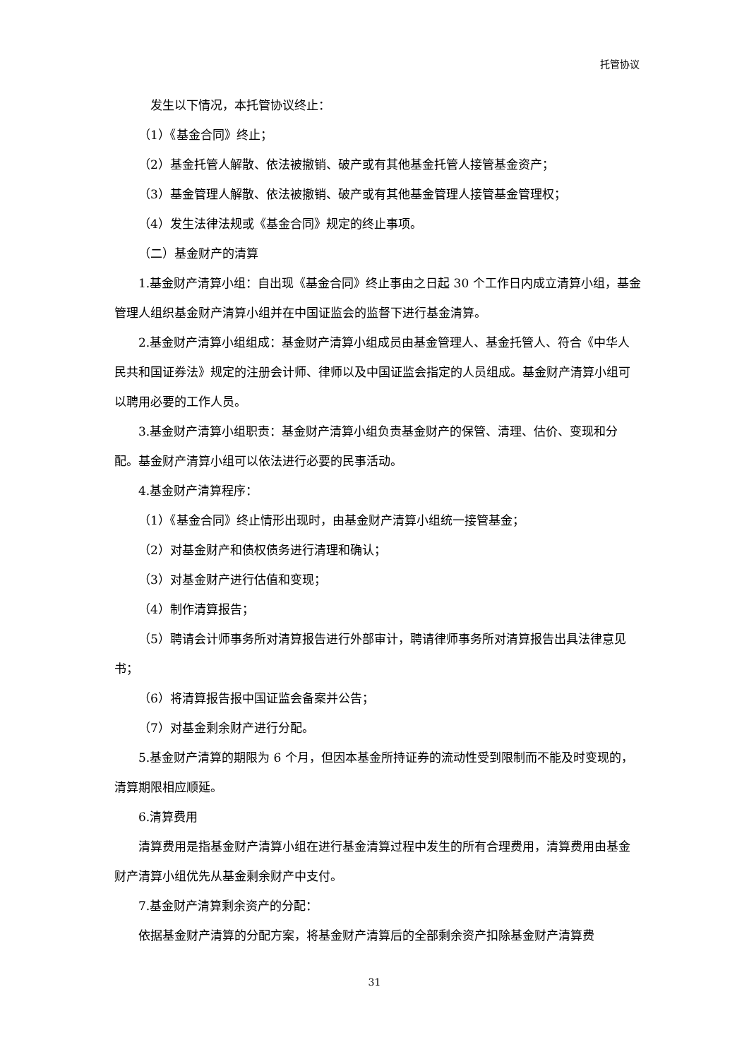托管协议
发生以下情况，本托管协议终止：
（1）《基金合同》终止；
（2）基金托管人解散、依法被撤销、破产或有其他基金托管人接管基金资产；
（3）基金管理人解散、依法被撤销、破产或有其他基金管理人接管基金管理权；
（4）发生法律法规或《基金合同》规定的终止事项。
（二）基金财产的清算
1.基金财产清算小组：自出现《基金合同》终止事由之日起 30 个工作日内成立清算小组，基金管理人组织基金财产清算小组并在中国证监会的监督下进行基金清算。
2.基金财产清算小组组成：基金财产清算小组成员由基金管理人、基金托管人、符合《中华人民共和国证券法》规定的注册会计师、律师以及中国证监会指定的人员组成。基金财产清算小组可以聘用必要的工作人员。
3.基金财产清算小组职责：基金财产清算小组负责基金财产的保管、清理、估价、变现和分配。基金财产清算小组可以依法进行必要的民事活动。
4.基金财产清算程序：
（1）《基金合同》终止情形出现时，由基金财产清算小组统一接管基金；
（2）对基金财产和债权债务进行清理和确认；
（3）对基金财产进行估值和变现；
（4）制作清算报告；
（5）聘请会计师事务所对清算报告进行外部审计，聘请律师事务所对清算报告出具法律意见书；
（6）将清算报告报中国证监会备案并公告；
（7）对基金剩余财产进行分配。
5.基金财产清算的期限为 6 个月，但因本基金所持证券的流动性受到限制而不能及时变现的，清算期限相应顺延。
6.清算费用
清算费用是指基金财产清算小组在进行基金清算过程中发生的所有合理费用，清算费用由基金财产清算小组优先从基金剩余财产中支付。
7.基金财产清算剩余资产的分配：
依据基金财产清算的分配方案，将基金财产清算后的全部剩余资产扣除基金财产清算费
31